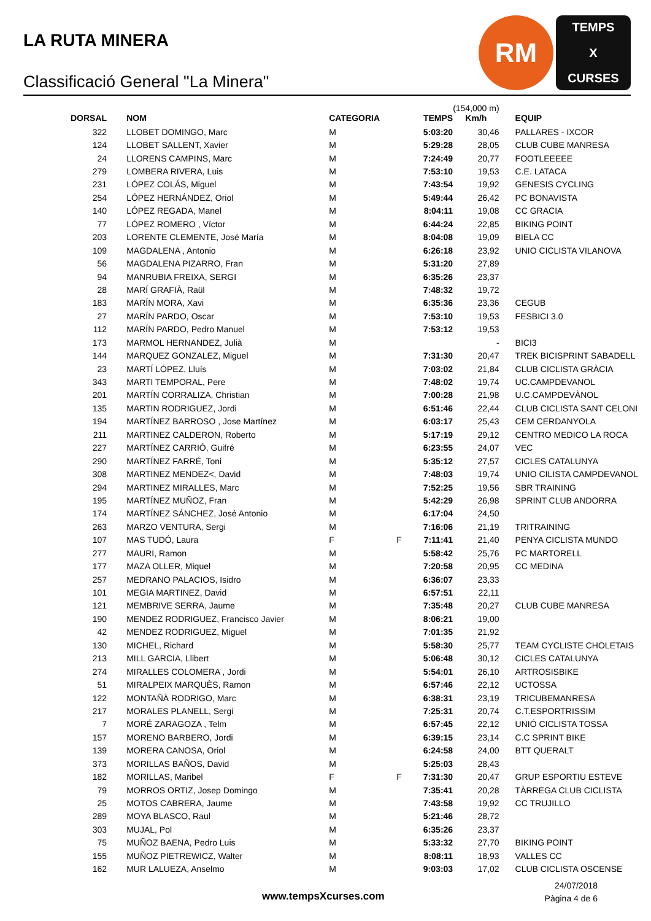LA RUTA MINERA
Classificació General "La Minera"
RM
TEMPS
X
CURSES
| DORSAL | NOM | CATEGORIA | | TEMPS | (154,000 m) Km/h | EQUIP |
| --- | --- | --- | --- | --- | --- | --- |
| 322 | LLOBET DOMINGO, Marc | M | | 5:03:20 | 30,46 | PALLARES - IXCOR |
| 124 | LLOBET SALLENT, Xavier | M | | 5:29:28 | 28,05 | CLUB CUBE MANRESA |
| 24 | LLORENS CAMPINS, Marc | M | | 7:24:49 | 20,77 | FOOTLEEEEE |
| 279 | LOMBERA RIVERA, Luis | M | | 7:53:10 | 19,53 | C.E. LATACA |
| 231 | LÓPEZ COLÁS, Miguel | M | | 7:43:54 | 19,92 | GENESIS CYCLING |
| 254 | LÓPEZ HERNÁNDEZ, Oriol | M | | 5:49:44 | 26,42 | PC BONAVISTA |
| 140 | LÓPEZ REGADA, Manel | M | | 8:04:11 | 19,08 | CC GRACIA |
| 77 | LÓPEZ ROMERO , Víctor | M | | 6:44:24 | 22,85 | BIKING POINT |
| 203 | LORENTE CLEMENTE, José María | M | | 8:04:08 | 19,09 | BIELA CC |
| 109 | MAGDALENA , Antonio | M | | 6:26:18 | 23,92 | UNIO CICLISTA VILANOVA |
| 56 | MAGDALENA PIZARRO, Fran | M | | 5:31:20 | 27,89 | |
| 94 | MANRUBIA FREIXA, SERGI | M | | 6:35:26 | 23,37 | |
| 28 | MARÍ GRAFIÀ, Raül | M | | 7:48:32 | 19,72 | |
| 183 | MARÍN MORA, Xavi | M | | 6:35:36 | 23,36 | CEGUB |
| 27 | MARÍN PARDO, Oscar | M | | 7:53:10 | 19,53 | FESBICI 3.0 |
| 112 | MARÍN PARDO, Pedro Manuel | M | | 7:53:12 | 19,53 | |
| 173 | MARMOL HERNANDEZ, Julià | M | | | - | BICI3 |
| 144 | MARQUEZ GONZALEZ, Miguel | M | | 7:31:30 | 20,47 | TREK BICISPRINT SABADELL |
| 23 | MARTÍ LÓPEZ, Lluís | M | | 7:03:02 | 21,84 | CLUB CICLISTA GRÀCIA |
| 343 | MARTI TEMPORAL, Pere | M | | 7:48:02 | 19,74 | UC.CAMPDEVANOL |
| 201 | MARTÍN CORRALIZA, Christian | M | | 7:00:28 | 21,98 | U.C.CAMPDEVÀNOL |
| 135 | MARTIN RODRIGUEZ, Jordi | M | | 6:51:46 | 22,44 | CLUB CICLISTA SANT CELONI |
| 194 | MARTÍNEZ BARROSO , Jose Martínez | M | | 6:03:17 | 25,43 | CEM CERDANYOLA |
| 211 | MARTINEZ CALDERON, Roberto | M | | 5:17:19 | 29,12 | CENTRO MEDICO LA ROCA |
| 227 | MARTÍNEZ CARRIÓ, Guifré | M | | 6:23:55 | 24,07 | VEC |
| 290 | MARTÍNEZ FARRÉ, Toni | M | | 5:35:12 | 27,57 | CICLES CATALUNYA |
| 308 | MARTINEZ MENDEZ<, David | M | | 7:48:03 | 19,74 | UNIO CILISTA CAMPDEVANOL |
| 294 | MARTINEZ MIRALLES, Marc | M | | 7:52:25 | 19,56 | SBR TRAINING |
| 195 | MARTÍNEZ MUÑOZ, Fran | M | | 5:42:29 | 26,98 | SPRINT CLUB ANDORRA |
| 174 | MARTÍNEZ SÁNCHEZ, José Antonio | M | | 6:17:04 | 24,50 | |
| 263 | MARZO VENTURA, Sergi | M | | 7:16:06 | 21,19 | TRITRAINING |
| 107 | MAS TUDÓ, Laura | F | F | 7:11:41 | 21,40 | PENYA CICLISTA MUNDO |
| 277 | MAURI, Ramon | M | | 5:58:42 | 25,76 | PC MARTORELL |
| 177 | MAZA OLLER, Miquel | M | | 7:20:58 | 20,95 | CC MEDINA |
| 257 | MEDRANO PALACIOS, Isidro | M | | 6:36:07 | 23,33 | |
| 101 | MEGIA MARTINEZ, David | M | | 6:57:51 | 22,11 | |
| 121 | MEMBRIVE SERRA, Jaume | M | | 7:35:48 | 20,27 | CLUB CUBE MANRESA |
| 190 | MENDEZ RODRIGUEZ, Francisco Javier | M | | 8:06:21 | 19,00 | |
| 42 | MENDEZ RODRIGUEZ, Miguel | M | | 7:01:35 | 21,92 | |
| 130 | MICHEL, Richard | M | | 5:58:30 | 25,77 | TEAM CYCLISTE CHOLETAIS |
| 213 | MILL GARCIA, Llibert | M | | 5:06:48 | 30,12 | CICLES CATALUNYA |
| 274 | MIRALLES COLOMERA , Jordi | M | | 5:54:01 | 26,10 | ARTROSISBIKE |
| 51 | MIRALPEIX MARQUÈS, Ramon | M | | 6:57:46 | 22,12 | UCTOSSA |
| 122 | MONTAÑÀ RODRIGO, Marc | M | | 6:38:31 | 23,19 | TRICUBEMANRESA |
| 217 | MORALES PLANELL, Sergi | M | | 7:25:31 | 20,74 | C.T.ESPORTRISSIM |
| 7 | MORÉ ZARAGOZA , Telm | M | | 6:57:45 | 22,12 | UNIÓ CICLISTA TOSSA |
| 157 | MORENO BARBERO, Jordi | M | | 6:39:15 | 23,14 | C.C SPRINT BIKE |
| 139 | MORERA CANOSA, Oriol | M | | 6:24:58 | 24,00 | BTT QUERALT |
| 373 | MORILLAS BAÑOS, David | M | | 5:25:03 | 28,43 | |
| 182 | MORILLAS, Maribel | F | F | 7:31:30 | 20,47 | GRUP ESPORTIU ESTEVE |
| 79 | MORROS ORTIZ, Josep Domingo | M | | 7:35:41 | 20,28 | TÀRREGA CLUB CICLISTA |
| 25 | MOTOS CABRERA, Jaume | M | | 7:43:58 | 19,92 | CC TRUJILLO |
| 289 | MOYA BLASCO, Raul | M | | 5:21:46 | 28,72 | |
| 303 | MUJAL, Pol | M | | 6:35:26 | 23,37 | |
| 75 | MUÑOZ BAENA, Pedro Luis | M | | 5:33:32 | 27,70 | BIKING POINT |
| 155 | MUÑOZ PIETREWICZ, Walter | M | | 8:08:11 | 18,93 | VALLES CC |
| 162 | MUR LALUEZA, Anselmo | M | | 9:03:03 | 17,02 | CLUB CICLISTA OSCENSE |
www.tempsXcurses.com
24/07/2018
Pàgina 4 de 6